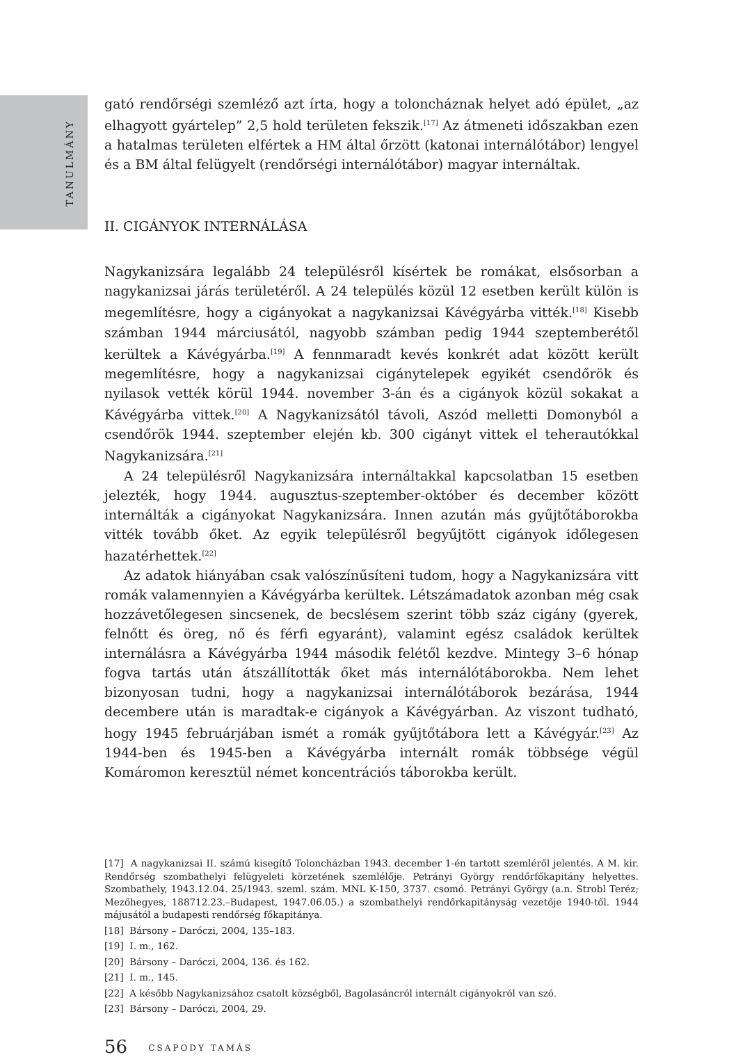TANULMÁNY
gató rendőrségi szemléző azt írta, hogy a toloncháznak helyet adó épület, „az elhagyott gyártelep” 2,5 hold területen fekszik.<sup>[17]</sup> Az átmeneti időszakban ezen a hatalmas területen elfértek a HM által őrzött (katonai internálótábor) lengyel és a BM által felügyelt (rendőrségi internálótábor) magyar internáltak.
II. CIGÁNYOK INTERNÁLÁSA
Nagykanizsára legalább 24 településről kísértek be romákat, elsősorban a nagykanizsai járás területéről. A 24 település közül 12 esetben került külön is megemlítésre, hogy a cigányokat a nagykanizsai Kávégyárba vitték.<sup>[18]</sup> Kisebb számban 1944 márciusától, nagyobb számban pedig 1944 szeptemberétől kerültek a Kávégyárba.<sup>[19]</sup> A fennmaradt kevés konkrét adat között került megemlítésre, hogy a nagykanizsai cigánytelepek egyikét csendőrök és nyilasok vették körül 1944. november 3-án és a cigányok közül sokakat a Kávégyárba vittek.<sup>[20]</sup> A Nagykanizsától távoli, Aszód melletti Domonyból a csendőrök 1944. szeptember elején kb. 300 cigányt vittek el teherautókkal Nagykanizsára.<sup>[21]</sup>
A 24 településről Nagykanizsára internáltakkal kapcsolatban 15 esetben jelezték, hogy 1944. augusztus-szeptember-október és december között internálták a cigányokat Nagykanizsára. Innen azután más gyűjtőtáborokba vitték tovább őket. Az egyik településről begyűjtött cigányok időlegesen hazatérhettek.<sup>[22]</sup>
Az adatok hiányában csak valószínűsíteni tudom, hogy a Nagykanizsára vitt romák valamennyien a Kávégyárba kerültek. Létszámadatok azonban még csak hozzávetőlegesen sincsenek, de becslésem szerint több száz cigány (gyerek, felnőtt és öreg, nő és férfi egyaránt), valamint egész családok kerültek internálásra a Kávégyárba 1944 második felétől kezdve. Mintegy 3–6 hónap fogva tartás után átszállították őket más internálótáborokba. Nem lehet bizonyosan tudni, hogy a nagykanizsai internálótáborok bezárása, 1944 decembere után is maradtak-e cigányok a Kávégyárban. Az viszont tudható, hogy 1945 februárjában ismét a romák gyűjtőtábora lett a Kávégyár.<sup>[23]</sup> Az 1944-ben és 1945-ben a Kávégyárba internált romák többsége végül Komáromon keresztül német koncentrációs táborokba került.
[17] A nagykanizsai II. számú kisegítő Toloncházban 1943. december 1-én tartott szemléről jelentés. A M. kir. Rendőrség szombathelyi felügyeleti körzetének szemlélője. Petrányi György rendőrfőkapitány helyettes. Szombathely, 1943.12.04. 25/1943. szeml. szám. MNL K-150, 3737. csomó. Petrányi György (a.n. Strobl Teréz; Mezőhegyes, 188712.23.–Budapest, 1947.06.05.) a szombathelyi rendőrkapitányság vezetője 1940-től. 1944 májusától a budapesti rendőrség főkapitánya.
[18] Bársony – Daróczi, 2004, 135–183.
[19] I. m., 162.
[20] Bársony – Daróczi, 2004, 136. és 162.
[21] I. m., 145.
[22] A később Nagykanizsához csatolt községből, Bagolasáncról internált cigányokról van szó.
[23] Bársony – Daróczi, 2004, 29.
56 CSAPODY TAMÁS